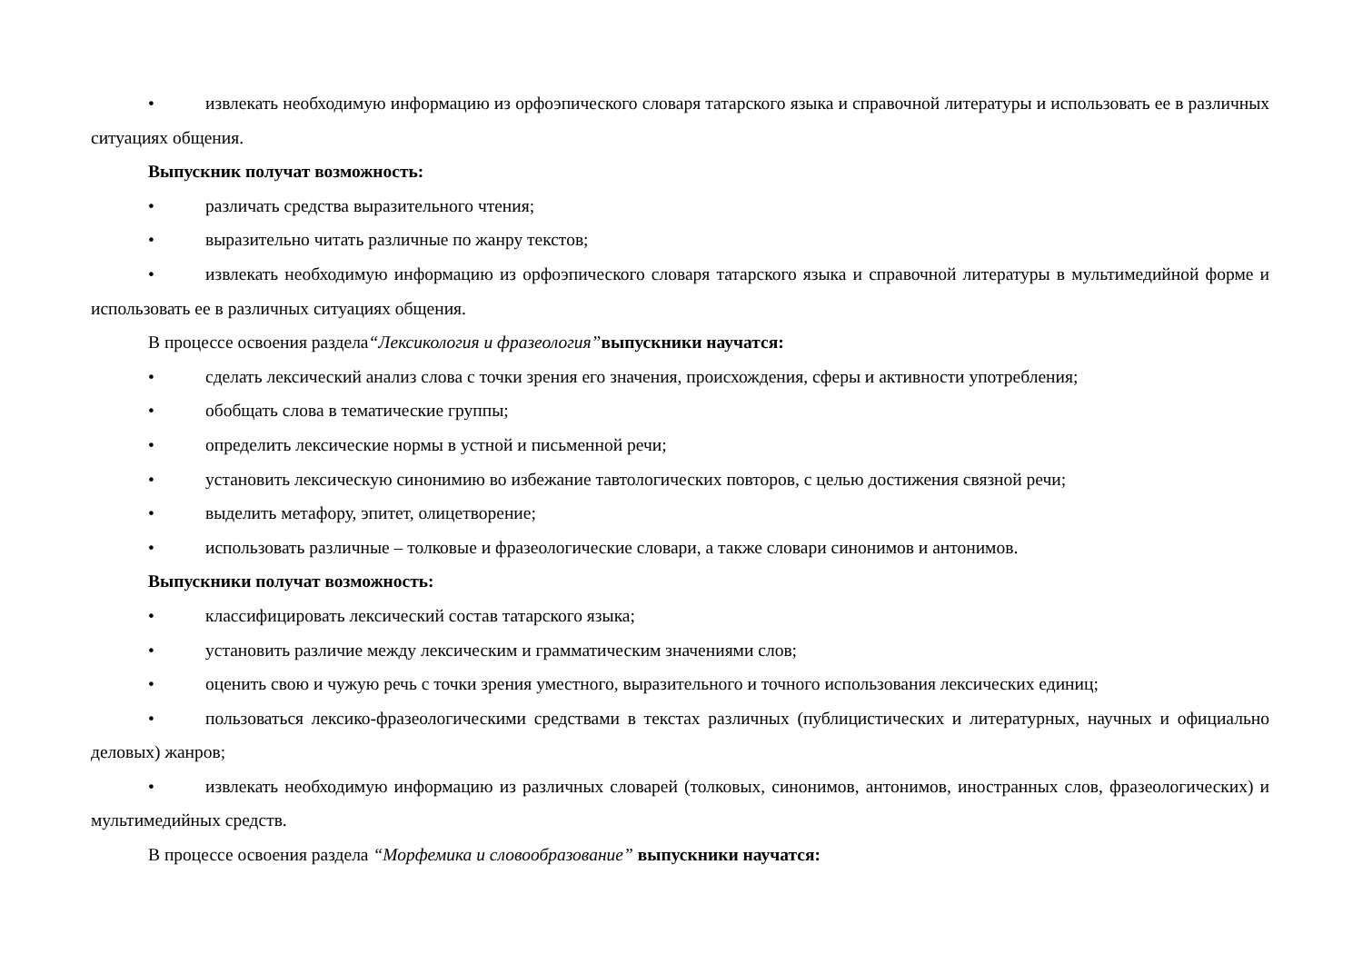• извлекать необходимую информацию из орфоэпического словаря татарского языка и справочной литературы и использовать ее в различных ситуациях общения.
Выпускник получат возможность:
• различать средства выразительного чтения;
• выразительно читать различные по жанру текстов;
• извлекать необходимую информацию из орфоэпического словаря татарского языка и справочной литературы в мультимедийной форме и использовать ее в различных ситуациях общения.
В процессе освоения раздела“Лексикология и фразеология”выпускники научатся:
• сделать лексический анализ слова с точки зрения его значения, происхождения, сферы и активности употребления;
• обобщать слова в тематические группы;
• определить лексические нормы в устной и письменной речи;
• установить лексическую синонимию во избежание тавтологических повторов, с целью достижения связной речи;
• выделить метафору, эпитет, олицетворение;
• использовать различные – толковые и фразеологические словари, а также словари синонимов и антонимов.
Выпускники получат возможность:
• классифицировать лексический состав татарского языка;
• установить различие между лексическим и грамматическим значениями слов;
• оценить свою и чужую речь с точки зрения уместного, выразительного и точного использования лексических единиц;
• пользоваться лексико-фразеологическими средствами в текстах различных (публицистических и литературных, научных и официально деловых) жанров;
• извлекать необходимую информацию из различных словарей (толковых, синонимов, антонимов, иностранных слов, фразеологических) и мультимедийных средств.
В процессе освоения раздела “Морфемика и словообразование” выпускники научатся: